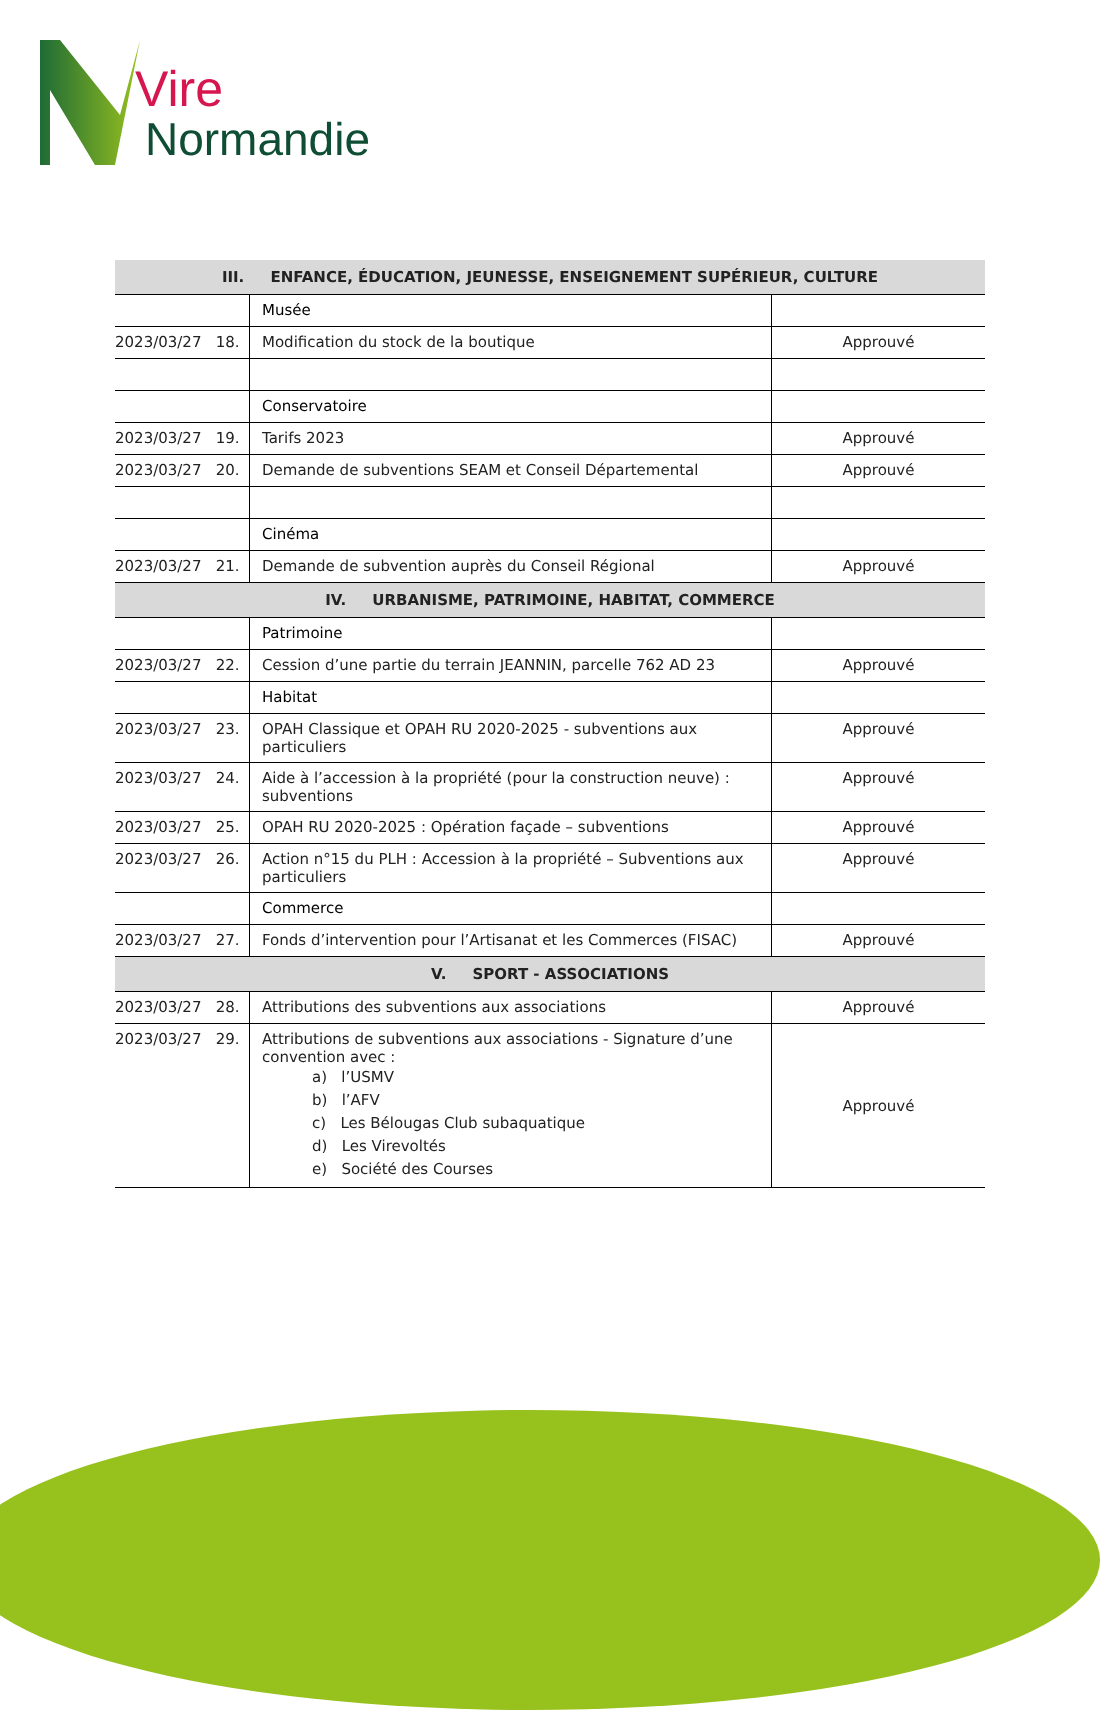Vire
Normandie
| III. ENFANCE, ÉDUCATION, JEUNESSE, ENSEIGNEMENT SUPÉRIEUR, CULTURE | | |
| --- | --- | --- |
| | Musée | |
| 2023/03/27 18. | Modification du stock de la boutique | Approuvé |
| | Conservatoire | |
| 2023/03/27 19. | Tarifs 2023 | Approuvé |
| 2023/03/27 20. | Demande de subventions SEAM et Conseil Départemental | Approuvé |
| | Cinéma | |
| 2023/03/27 21. | Demande de subvention auprès du Conseil Régional | Approuvé |
| IV. URBANISME, PATRIMOINE, HABITAT, COMMERCE | | |
| | Patrimoine | |
| 2023/03/27 22. | Cession d’une partie du terrain JEANNIN, parcelle 762 AD 23 | Approuvé |
| | Habitat | |
| 2023/03/27 23. | OPAH Classique et OPAH RU 2020-2025 - subventions aux particuliers | Approuvé |
| 2023/03/27 24. | Aide à l’accession à la propriété (pour la construction neuve) : subventions | Approuvé |
| 2023/03/27 25. | OPAH RU 2020-2025 : Opération façade – subventions | Approuvé |
| 2023/03/27 26. | Action n°15 du PLH : Accession à la propriété – Subventions aux particuliers | Approuvé |
| | Commerce | |
| 2023/03/27 27. | Fonds d’intervention pour l’Artisanat et les Commerces (FISAC) | Approuvé |
| V. SPORT - ASSOCIATIONS | | |
| 2023/03/27 28. | Attributions des subventions aux associations | Approuvé |
| 2023/03/27 29. | Attributions de subventions aux associations - Signature d’une convention avec : a) l’USMV b) l’AFV c) Les Bélougas Club subaquatique d) Les Virevoltés e) Société des Courses | Approuvé |